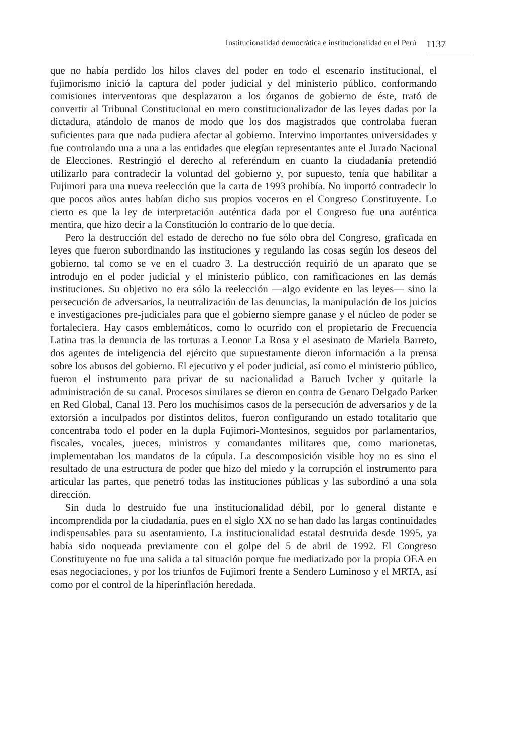Institucionalidad democrática e institucionalidad en el Perú 1137
que no había perdido los hilos claves del poder en todo el escenario institucional, el fujimorismo inició la captura del poder judicial y del ministerio público, conformando comisiones interventoras que desplazaron a los órganos de gobierno de éste, trató de convertir al Tribunal Constitucional en mero constitucionalizador de las leyes dadas por la dictadura, atándolo de manos de modo que los dos magistrados que controlaba fueran suficientes para que nada pudiera afectar al gobierno. Intervino importantes universidades y fue controlando una a una a las entidades que elegían representantes ante el Jurado Nacional de Elecciones. Restringió el derecho al referéndum en cuanto la ciudadanía pretendió utilizarlo para contradecir la voluntad del gobierno y, por supuesto, tenía que habilitar a Fujimori para una nueva reelección que la carta de 1993 prohibía. No importó contradecir lo que pocos años antes habían dicho sus propios voceros en el Congreso Constituyente. Lo cierto es que la ley de interpretación auténtica dada por el Congreso fue una auténtica mentira, que hizo decir a la Constitución lo contrario de lo que decía.
Pero la destrucción del estado de derecho no fue sólo obra del Congreso, graficada en leyes que fueron subordinando las instituciones y regulando las cosas según los deseos del gobierno, tal como se ve en el cuadro 3. La destrucción requirió de un aparato que se introdujo en el poder judicial y el ministerio público, con ramificaciones en las demás instituciones. Su objetivo no era sólo la reelección —algo evidente en las leyes— sino la persecución de adversarios, la neutralización de las denuncias, la manipulación de los juicios e investigaciones pre-judiciales para que el gobierno siempre ganase y el núcleo de poder se fortaleciera. Hay casos emblemáticos, como lo ocurrido con el propietario de Frecuencia Latina tras la denuncia de las torturas a Leonor La Rosa y el asesinato de Mariela Barreto, dos agentes de inteligencia del ejército que supuestamente dieron información a la prensa sobre los abusos del gobierno. El ejecutivo y el poder judicial, así como el ministerio público, fueron el instrumento para privar de su nacionalidad a Baruch Ivcher y quitarle la administración de su canal. Procesos similares se dieron en contra de Genaro Delgado Parker en Red Global, Canal 13. Pero los muchísimos casos de la persecución de adversarios y de la extorsión a inculpados por distintos delitos, fueron configurando un estado totalitario que concentraba todo el poder en la dupla Fujimori-Montesinos, seguidos por parlamentarios, fiscales, vocales, jueces, ministros y comandantes militares que, como marionetas, implementaban los mandatos de la cúpula. La descomposición visible hoy no es sino el resultado de una estructura de poder que hizo del miedo y la corrupción el instrumento para articular las partes, que penetró todas las instituciones públicas y las subordinó a una sola dirección.
Sin duda lo destruido fue una institucionalidad débil, por lo general distante e incomprendida por la ciudadanía, pues en el siglo XX no se han dado las largas continuidades indispensables para su asentamiento. La institucionalidad estatal destruida desde 1995, ya había sido noqueada previamente con el golpe del 5 de abril de 1992. El Congreso Constituyente no fue una salida a tal situación porque fue mediatizado por la propia OEA en esas negociaciones, y por los triunfos de Fujimori frente a Sendero Luminoso y el MRTA, así como por el control de la hiperinflación heredada.